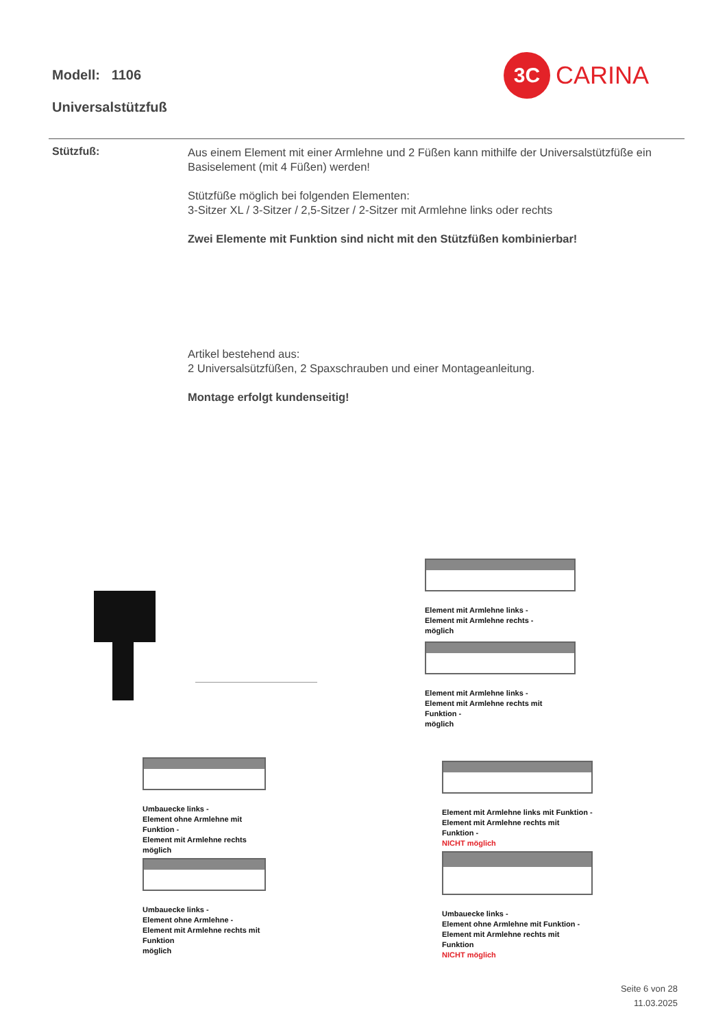Modell: 1106
Universalstützfuß
3C
CARINA
Stützfuß:
Aus einem Element mit einer Armlehne und 2 Füßen kann mithilfe der Universalstützfüße ein Basiselement (mit 4 Füßen) werden!
Stützfüße möglich bei folgenden Elementen:
3-Sitzer XL / 3-Sitzer / 2,5-Sitzer / 2-Sitzer mit Armlehne links oder rechts
Zwei Elemente mit Funktion sind nicht mit den Stützfüßen kombinierbar!
Artikel bestehend aus:
2 Universalsützfüßen, 2 Spaxschrauben und einer Montageanleitung.
Montage erfolgt kundenseitig!
Element mit Armlehne links -
Element mit Armlehne rechts -
möglich
Element mit Armlehne links -
Element mit Armlehne rechts mit Funktion -
möglich
Umbauecke links -
Element ohne Armlehne mit Funktion -
Element mit Armlehne rechts
möglich
Umbauecke links -
Element ohne Armlehne -
Element mit Armlehne rechts mit Funktion
möglich
Element mit Armlehne links mit Funktion -
Element mit Armlehne rechts mit Funktion -
NICHT möglich
Umbauecke links -
Element ohne Armlehne mit Funktion -
Element mit Armlehne rechts mit Funktion
NICHT möglich
Seite 6 von 28
11.03.2025